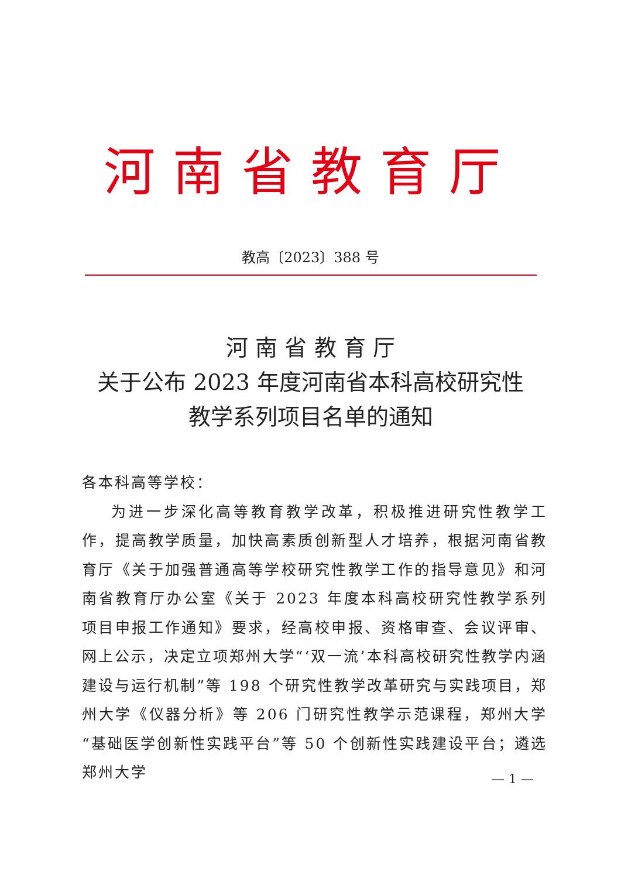河南省教育厅
教高〔2023〕388 号
河 南 省 教 育 厅
关于公布 2023 年度河南省本科高校研究性
教学系列项目名单的通知
各本科高等学校：
为进一步深化高等教育教学改革，积极推进研究性教学工作，提高教学质量，加快高素质创新型人才培养，根据河南省教育厅《关于加强普通高等学校研究性教学工作的指导意见》和河南省教育厅办公室《关于 2023 年度本科高校研究性教学系列项目申报工作通知》要求，经高校申报、资格审查、会议评审、网上公示，决定立项郑州大学“‘双一流’本科高校研究性教学内涵建设与运行机制”等 198 个研究性教学改革研究与实践项目，郑州大学《仪器分析》等 206 门研究性教学示范课程，郑州大学“基础医学创新性实践平台”等 50 个创新性实践建设平台；遴选郑州大学
— 1 —